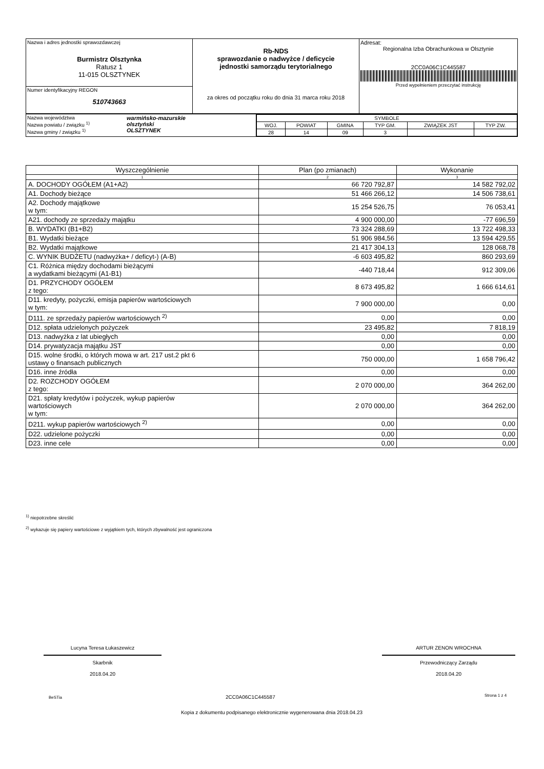| Nazwa i adres jednostki sprawozdawczej Burmistrz Olsztynka Ratusz 1 11-015 OLSZTYNEK | Rb-NDS sprawozdanie o nadwyżce / deficycie jednostki samorządu terytorialnego za okres od początku roku do dnia 31 marca roku 2018 | Adresat: Regionalna Izba Obrachunkowa w Olsztynie 2CC0A06C1C445587 Przed wypełnieniem przeczytać instrukcję |
| Numer identyfikacyjny REGON 510743663 | | |
| Nazwa województwa Nazwa powiatu / związku <sup>1)</sup> Nazwa gminy / związku <sup>1)</sup> | warmińsko-mazurskie olsztyński OLSZTYNEK | / SYMBOLE / / / / / / / WOJ. / POWIAT / GMINA / TYP GM. / ZWIĄZEK JST / TYP ZW. / / 28 / 14 / 09 / 3 / / / |
| Wyszczególnienie | Plan (po zmianach) | Wykonanie |
| --- | --- | --- |
| 1 | 2 | 3 |
| A. DOCHODY OGÓŁEM (A1+A2) | 66 720 792,87 | 14 582 792,02 |
| A1. Dochody bieżące | 51 466 266,12 | 14 506 738,61 |
| A2. Dochody majątkowe w tym: | 15 254 526,75 | 76 053,41 |
| A21. dochody ze sprzedaży majątku | 4 900 000,00 | -77 696,59 |
| B. WYDATKI (B1+B2) | 73 324 288,69 | 13 722 498,33 |
| B1. Wydatki bieżące | 51 906 984,56 | 13 594 429,55 |
| B2. Wydatki majątkowe | 21 417 304,13 | 128 068,78 |
| C. WYNIK BUDŻETU (nadwyżka+ / deficyt-) (A-B) | -6 603 495,82 | 860 293,69 |
| C1. Różnica między dochodami bieżącymi a wydatkami bieżącymi (A1-B1) | -440 718,44 | 912 309,06 |
| D1. PRZYCHODY OGÓŁEM z tego: | 8 673 495,82 | 1 666 614,61 |
| D11. kredyty, pożyczki, emisja papierów wartościowych w tym: | 7 900 000,00 | 0,00 |
| D111. ze sprzedaży papierów wartościowych <sup>2)</sup> | 0,00 | 0,00 |
| D12. spłata udzielonych pożyczek | 23 495,82 | 7 818,19 |
| D13. nadwyżka z lat ubiegłych | 0,00 | 0,00 |
| D14. prywatyzacja majątku JST | 0,00 | 0,00 |
| D15. wolne środki, o których mowa w art. 217 ust.2 pkt 6 ustawy o finansach publicznych | 750 000,00 | 1 658 796,42 |
| D16. inne źródła | 0,00 | 0,00 |
| D2. ROZCHODY OGÓŁEM z tego: | 2 070 000,00 | 364 262,00 |
| D21. spłaty kredytów i pożyczek, wykup papierów wartościowych w tym: | 2 070 000,00 | 364 262,00 |
| D211. wykup papierów wartościowych <sup>2)</sup> | 0,00 | 0,00 |
| D22. udzielone pożyczki | 0,00 | 0,00 |
| D23. inne cele | 0,00 | 0,00 |
<sup>1)</sup> niepotrzebne skreślić
<sup>2)</sup> wykazuje się papiery wartościowe z wyjątkiem tych, których zbywalność jest ograniczona
Lucyna Teresa Łukaszewicz
Skarbnik
2018.04.20
ARTUR ZENON WROCHNA
Przewodniczący Zarządu
2018.04.20
BeSTia 2CC0A06C1C445587 Strona 1 z 4
Kopia z dokumentu podpisanego elektronicznie wygenerowana dnia 2018.04.23